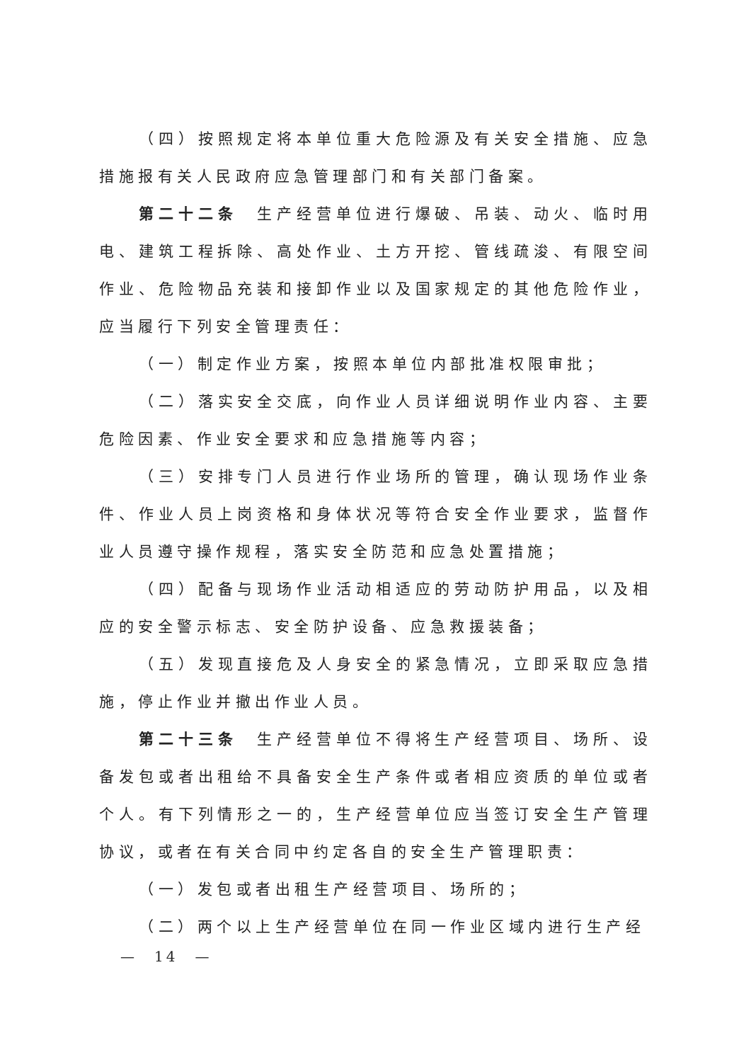（四）按照规定将本单位重大危险源及有关安全措施、应急措施报有关人民政府应急管理部门和有关部门备案。
第二十二条　生产经营单位进行爆破、吊装、动火、临时用电、建筑工程拆除、高处作业、土方开挖、管线疏浚、有限空间作业、危险物品充装和接卸作业以及国家规定的其他危险作业，应当履行下列安全管理责任：
（一）制定作业方案，按照本单位内部批准权限审批；
（二）落实安全交底，向作业人员详细说明作业内容、主要危险因素、作业安全要求和应急措施等内容；
（三）安排专门人员进行作业场所的管理，确认现场作业条件、作业人员上岗资格和身体状况等符合安全作业要求，监督作业人员遵守操作规程，落实安全防范和应急处置措施；
（四）配备与现场作业活动相适应的劳动防护用品，以及相应的安全警示标志、安全防护设备、应急救援装备；
（五）发现直接危及人身安全的紧急情况，立即采取应急措施，停止作业并撤出作业人员。
第二十三条　生产经营单位不得将生产经营项目、场所、设备发包或者出租给不具备安全生产条件或者相应资质的单位或者个人。有下列情形之一的，生产经营单位应当签订安全生产管理协议，或者在有关合同中约定各自的安全生产管理职责：
（一）发包或者出租生产经营项目、场所的；
（二）两个以上生产经营单位在同一作业区域内进行生产经
—　14　—